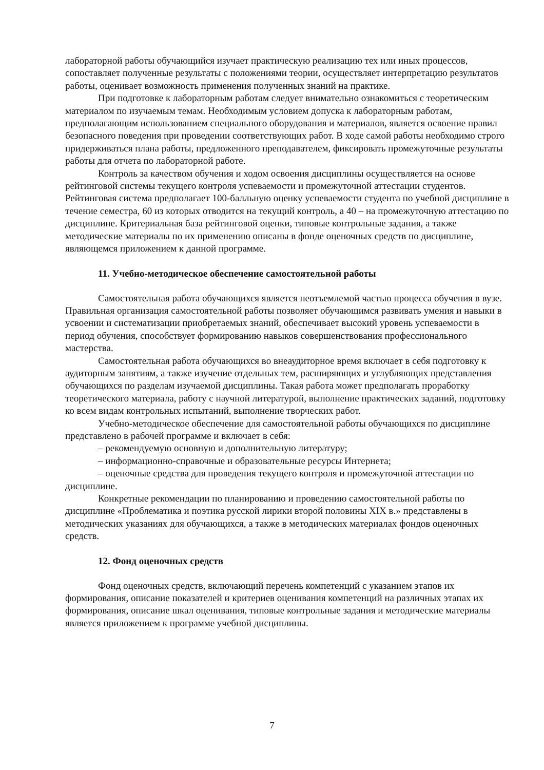лабораторной работы обучающийся изучает практическую реализацию тех или иных процессов, сопоставляет полученные результаты с положениями теории, осуществляет интерпретацию результатов работы, оценивает возможность применения полученных знаний на практике.
При подготовке к лабораторным работам следует внимательно ознакомиться с теоретическим материалом по изучаемым темам. Необходимым условием допуска к лабораторным работам, предполагающим использованием специального оборудования и материалов, является освоение правил безопасного поведения при проведении соответствующих работ. В ходе самой работы необходимо строго придерживаться плана работы, предложенного преподавателем, фиксировать промежуточные результаты работы для отчета по лабораторной работе.
Контроль за качеством обучения и ходом освоения дисциплины осуществляется на основе рейтинговой системы текущего контроля успеваемости и промежуточной аттестации студентов. Рейтинговая система предполагает 100-балльную оценку успеваемости студента по учебной дисциплине в течение семестра, 60 из которых отводится на текущий контроль, а 40 – на промежуточную аттестацию по дисциплине. Критериальная база рейтинговой оценки, типовые контрольные задания, а также методические материалы по их применению описаны в фонде оценочных средств по дисциплине, являющемся приложением к данной программе.
11. Учебно-методическое обеспечение самостоятельной работы
Самостоятельная работа обучающихся является неотъемлемой частью процесса обучения в вузе. Правильная организация самостоятельной работы позволяет обучающимся развивать умения и навыки в усвоении и систематизации приобретаемых знаний, обеспечивает высокий уровень успеваемости в период обучения, способствует формированию навыков совершенствования профессионального мастерства.
Самостоятельная работа обучающихся во внеаудиторное время включает в себя подготовку к аудиторным занятиям, а также изучение отдельных тем, расширяющих и углубляющих представления обучающихся по разделам изучаемой дисциплины. Такая работа может предполагать проработку теоретического материала, работу с научной литературой, выполнение практических заданий, подготовку ко всем видам контрольных испытаний, выполнение творческих работ.
Учебно-методическое обеспечение для самостоятельной работы обучающихся по дисциплине представлено в рабочей программе и включает в себя:
– рекомендуемую основную и дополнительную литературу;
– информационно-справочные и образовательные ресурсы Интернета;
– оценочные средства для проведения текущего контроля и промежуточной аттестации по дисциплине.
Конкретные рекомендации по планированию и проведению самостоятельной работы по дисциплине «Проблематика и поэтика русской лирики второй половины XIX в.» представлены в методических указаниях для обучающихся, а также в методических материалах фондов оценочных средств.
12. Фонд оценочных средств
Фонд оценочных средств, включающий перечень компетенций с указанием этапов их формирования, описание показателей и критериев оценивания компетенций на различных этапах их формирования, описание шкал оценивания, типовые контрольные задания и методические материалы является приложением к программе учебной дисциплины.
7